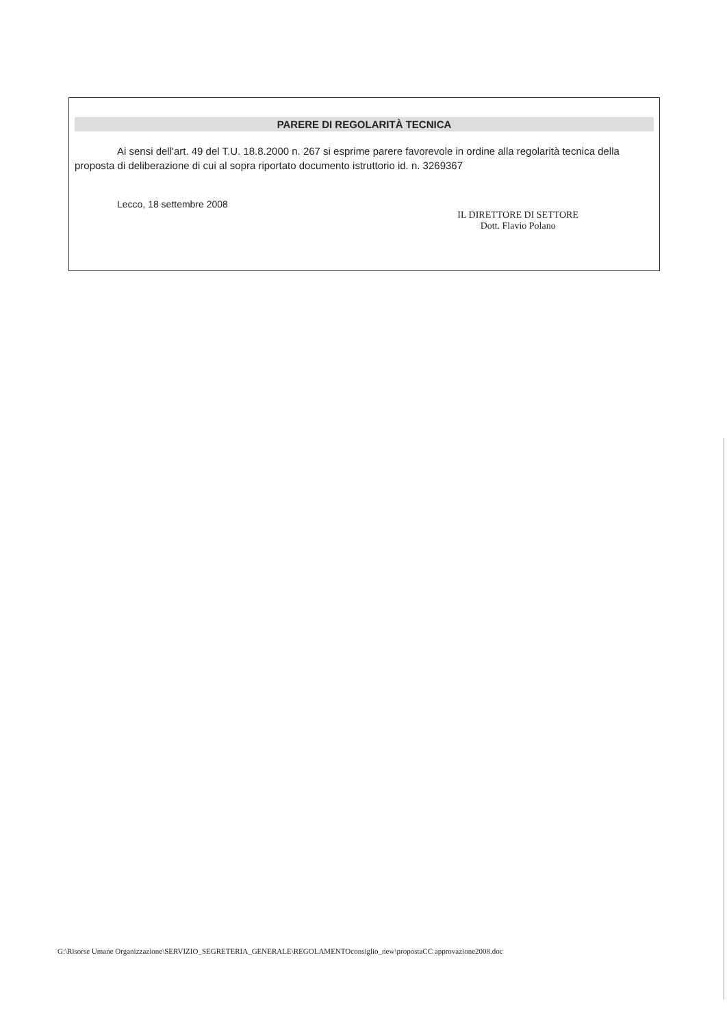PARERE DI REGOLARITÀ TECNICA
Ai sensi dell'art. 49 del T.U. 18.8.2000 n. 267 si esprime parere favorevole in ordine alla regolarità tecnica della proposta di deliberazione di cui al sopra riportato documento istruttorio id. n. 3269367
Lecco, 18 settembre 2008
IL DIRETTORE DI SETTORE
Dott. Flavio Polano
G:\Risorse Umane Organizzazione\SERVIZIO_SEGRETERIA_GENERALE\REGOLAMENTOconsiglio_new\propostaCC approvazione2008.doc